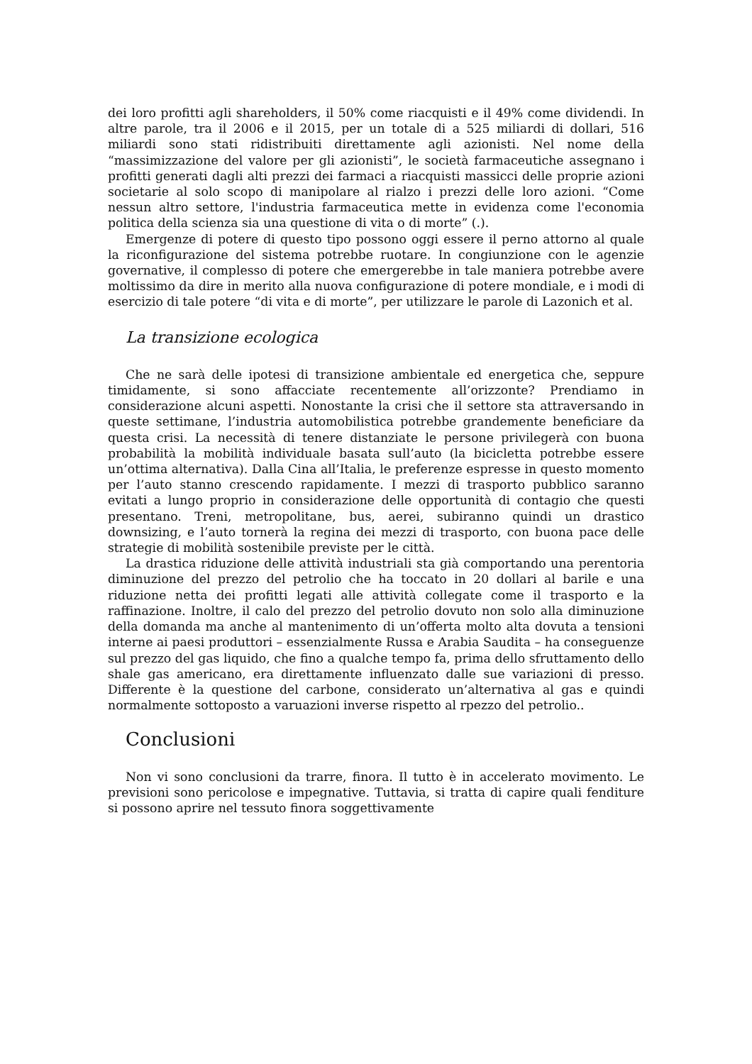dei loro profitti agli shareholders, il 50% come riacquisti e il 49% come dividendi. In altre parole, tra il 2006 e il 2015, per un totale di a 525 miliardi di dollari, 516 miliardi sono stati ridistribuiti direttamente agli azionisti. Nel nome della “massimizzazione del valore per gli azionisti”, le società farmaceutiche assegnano i profitti generati dagli alti prezzi dei farmaci a riacquisti massicci delle proprie azioni societarie al solo scopo di manipolare al rialzo i prezzi delle loro azioni. “Come nessun altro settore, l'industria farmaceutica mette in evidenza come l'economia politica della scienza sia una questione di vita o di morte” (.).
Emergenze di potere di questo tipo possono oggi essere il perno attorno al quale la riconfigurazione del sistema potrebbe ruotare. In congiunzione con le agenzie governative, il complesso di potere che emergerebbe in tale maniera potrebbe avere moltissimo da dire in merito alla nuova configurazione di potere mondiale, e i modi di esercizio di tale potere “di vita e di morte”, per utilizzare le parole di Lazonich et al.
La transizione ecologica
Che ne sarà delle ipotesi di transizione ambientale ed energetica che, seppure timidamente, si sono affacciate recentemente all’orizzonte? Prendiamo in considerazione alcuni aspetti. Nonostante la crisi che il settore sta attraversando in queste settimane, l’industria automobilistica potrebbe grandemente beneficiare da questa crisi. La necessità di tenere distanziate le persone privilegerà con buona probabilità la mobilità individuale basata sull’auto (la bicicletta potrebbe essere un’ottima alternativa). Dalla Cina all’Italia, le preferenze espresse in questo momento per l’auto stanno crescendo rapidamente. I mezzi di trasporto pubblico saranno evitati a lungo proprio in considerazione delle opportunità di contagio che questi presentano. Treni, metropolitane, bus, aerei, subiranno quindi un drastico downsizing, e l’auto tornerà la regina dei mezzi di trasporto, con buona pace delle strategie di mobilità sostenibile previste per le città.
La drastica riduzione delle attività industriali sta già comportando una perentoria diminuzione del prezzo del petrolio che ha toccato in 20 dollari al barile e una riduzione netta dei profitti legati alle attività collegate come il trasporto e la raffinazione. Inoltre, il calo del prezzo del petrolio dovuto non solo alla diminuzione della domanda ma anche al mantenimento di un’offerta molto alta dovuta a tensioni interne ai paesi produttori – essenzialmente Russa e Arabia Saudita – ha conseguenze sul prezzo del gas liquido, che fino a qualche tempo fa, prima dello sfruttamento dello shale gas americano, era direttamente influenzato dalle sue variazioni di presso. Differente è la questione del carbone, considerato un’alternativa al gas e quindi normalmente sottoposto a varuazioni inverse rispetto al rpezzo del petrolio..
Conclusioni
Non vi sono conclusioni da trarre, finora. Il tutto è in accelerato movimento. Le previsioni sono pericolose e impegnative. Tuttavia, si tratta di capire quali fenditure si possono aprire nel tessuto finora soggettivamente